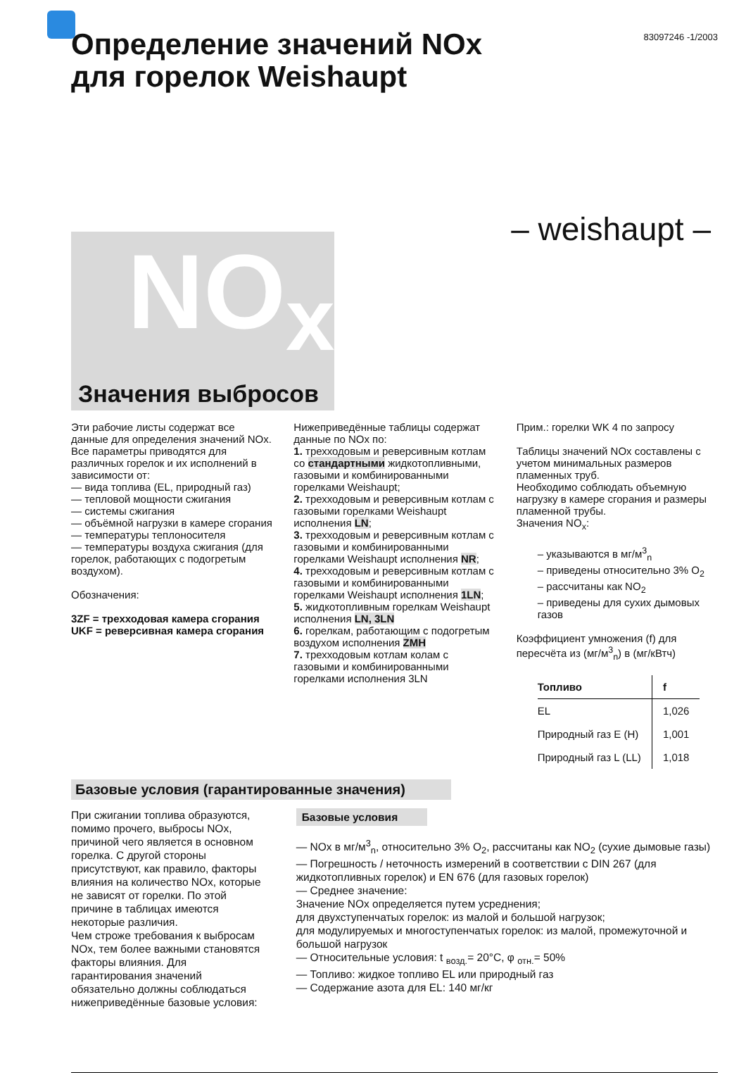83097246 -1/2003
Определение значений NOx
для горелок Weishaupt
– weishaupt –
NO<sub>x</sub>
Значения выбросов
Эти рабочие листы содержат все данные для определения значений NOx. Все параметры приводятся для различных горелок и их исполнений в зависимости от:
— вида топлива (EL, природный газ)
— тепловой мощности сжигания
— системы сжигания
— объёмной нагрузки в камере сгорания
— температуры теплоносителя
— температуры воздуха сжигания (для горелок, работающих с подогретым воздухом).
Обозначения:
3ZF = трехходовая камера сгорания
UKF = реверсивная камера сгорания
Нижеприведённые таблицы содержат данные по NOx по:
1. трехходовым и реверсивным котлам со стандартными жидкотопливными, газовыми и комбинированными горелками Weishaupt;
2. трехходовым и реверсивным котлам с газовыми горелками Weishaupt исполнения LN;
3. трехходовым и реверсивным котлам с газовыми и комбинированными горелками Weishaupt исполнения NR;
4. трехходовым и реверсивным котлам с газовыми и комбинированными горелками Weishaupt исполнения 1LN;
5. жидкотопливным горелкам Weishaupt исполнения LN, 3LN
6. горелкам, работающим с подогретым воздухом исполнения ZMH
7. трехходовым котлам колам с газовыми и комбинированными горелками исполнения 3LN
Прим.: горелки WK 4 по запросу
Таблицы значений NOx составлены с учетом минимальных размеров пламенных труб.
Необходимо соблюдать объемную нагрузку в камере сгорания и размеры пламенной трубы.
Значения NO<sub>x</sub>:
– указываются в мг/м<sup>3</sup><sub>n</sub>
– приведены относительно 3% O<sub>2</sub>
– рассчитаны как NO<sub>2</sub>
– приведены для сухих дымовых газов
Коэффициент умножения (f) для пересчёта из (мг/м<sup>3</sup><sub>n</sub>) в (мг/кВтч)
| Топливо | f |
| --- | --- |
| EL | 1,026 |
| Природный газ E (H) | 1,001 |
| Природный газ L (LL) | 1,018 |
Базовые условия (гарантированные значения)
При сжигании топлива образуются, помимо прочего, выбросы NOx, причиной чего является в основном горелка. С другой стороны присутствуют, как правило, факторы влияния на количество NOx, которые не зависят от горелки. По этой причине в таблицах имеются некоторые различия.
Чем строже требования к выбросам NOx, тем более важными становятся факторы влияния. Для гарантирования значений обязательно должны соблюдаться нижеприведённые базовые условия:
Базовые условия
— NOx в мг/м<sup>3</sup><sub>n</sub>, относительно 3% O<sub>2</sub>, рассчитаны как NO<sub>2</sub> (сухие дымовые газы)
— Погрешность / неточность измерений в соответствии с DIN 267 (для жидкотопливных горелок) и EN 676 (для газовых горелок)
— Среднее значение:
Значение NOx определяется путем усреднения;
для двухступенчатых горелок: из малой и большой нагрузок;
для модулируемых и многоступенчатых горелок: из малой, промежуточной и большой нагрузок
— Относительные условия: t <sub>возд.</sub>= 20°C, φ <sub>отн.</sub>= 50%
— Топливо: жидкое топливо EL или природный газ
— Содержание азота для EL: 140 мг/кг